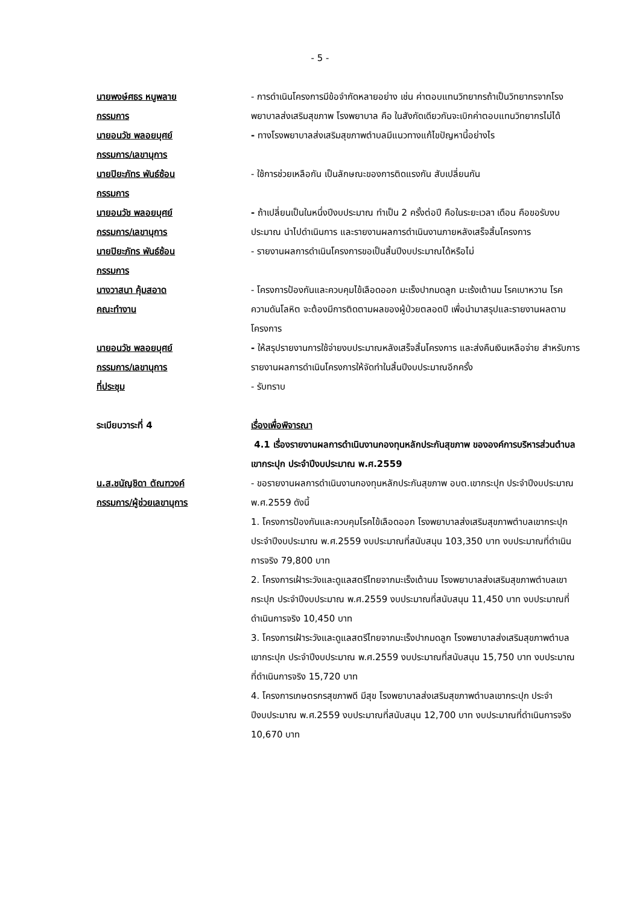- 5 -
นายพงษ์ศธร หนูพลาย
กรรมการ
- การดำเนินโครงการมีข้อจำกัดหลายอย่าง เช่น ค่าตอบแทนวิทยากรถ้าเป็นวิทยากรจากโรงพยาบาลส่งเสริมสุขภาพ โรงพยาบาล คือ ในสังกัดเดียวกันจะเบิกค่าตอบแทนวิทยากรไม่ได้
นายอนวัช พลอยบุศย์
กรรมการ/เลขานุการ
- ทางโรงพยาบาลส่งเสริมสุขภาพตำบลมีแนวทางแก้ไขปัญหานี้อย่างไร
นายปิยะภัทร พันธ์ซ้อน
กรรมการ
- ใช้การช่วยเหลือกัน เป็นลักษณะของการติดแรงกัน สับเปลี่ยนกัน
นายอนวัช พลอยบุศย์
กรรมการ/เลขานุการ
- ถ้าเปลี่ยนเป็นในหนึ่งปีงบประมาณ ทำเป็น 2 ครั้งต่อปี คือในระยะเวลา เดือน คือขอรับงบประมาณ นำไปดำเนินการ และรายงานผลการดำเนินงานภายหลังเสร็จสิ้นโครงการ
นายปิยะภัทร พันธ์ซ้อน
กรรมการ
- รายงานผลการดำเนินโครงการขอเป็นสิ้นปีงบประมาณได้หรือไม่
นางวาสนา คุ้มสอาด
คณะทำงาน
- โครงการป้องกันและควบคุมไข้เลือดออก มะเร็งปากมดลูก มะเร้งเต้านม โรคเบาหวาน โรคความดันโลหิต จะต้องมีการติดตามผลของผู้ป่วยตลอดปี เพื่อนำมาสรุปและรายงานผลตามโครงการ
นายอนวัช พลอยบุศย์
กรรมการ/เลขานุการ
- ให้สรุปรายงานการใช้จ่ายงบประมาณหลังเสร็จสิ้นโครงการ และส่งคืนเงินเหลือจ่าย สำหรับการรายงานผลการดำเนินโครงการให้จัดทำในสิ้นปีงบประมาณอีกครั้ง
ที่ประชุม - รับทราบ
ระเบียบวาระที่ 4 เรื่องเพื่อพิจารณา
4.1 เรื่องรายงานผลการดำเนินงานกองทุนหลักประกันสุขภาพ ขององค์การบริหารส่วนตำบลเขากระปุก ประจำปีงบประมาณ พ.ศ.2559
น.ส.ชนัญชิดา ตัณฑวงค์
กรรมการ/ผู้ช่วยเลขานุการ
- ขอรายงานผลการดำเนินงานกองทุนหลักประกันสุขภาพ อบต.เขากระปุก ประจำปีงบประมาณ พ.ศ.2559 ดังนี้
1. โครงการป้องกันและควบคุมโรคไข้เลือดออก โรงพยาบาลส่งเสริมสุขภาพตำบลเขากระปุก ประจำปีงบประมาณ พ.ศ.2559 งบประมาณที่สนับสนุน 103,350 บาท งบประมาณที่ดำเนินการจริง 79,800 บาท
2. โครงการเฝ้าระวังและดูแลสตรีไทยจากมะเร็งเต้านม โรงพยาบาลส่งเสริมสุขภาพตำบลเขากระปุก ประจำปีงบประมาณ พ.ศ.2559 งบประมาณที่สนับสนุน 11,450 บาท งบประมาณที่ดำเนินการจริง 10,450 บาท
3. โครงการเฝ้าระวังและดูแลสตรีไทยจากมะเร็งปากมดลูก โรงพยาบาลส่งเสริมสุขภาพตำบลเขากระปุก ประจำปีงบประมาณ พ.ศ.2559 งบประมาณที่สนับสนุน 15,750 บาท งบประมาณที่ดำเนินการจริง 15,720 บาท
4. โครงการเกษตรกรสุขภาพดี มีสุข โรงพยาบาลส่งเสริมสุขภาพตำบลเขากระปุก ประจำปีงบประมาณ พ.ศ.2559 งบประมาณที่สนับสนุน 12,700 บาท งบประมาณที่ดำเนินการจริง 10,670 บาท